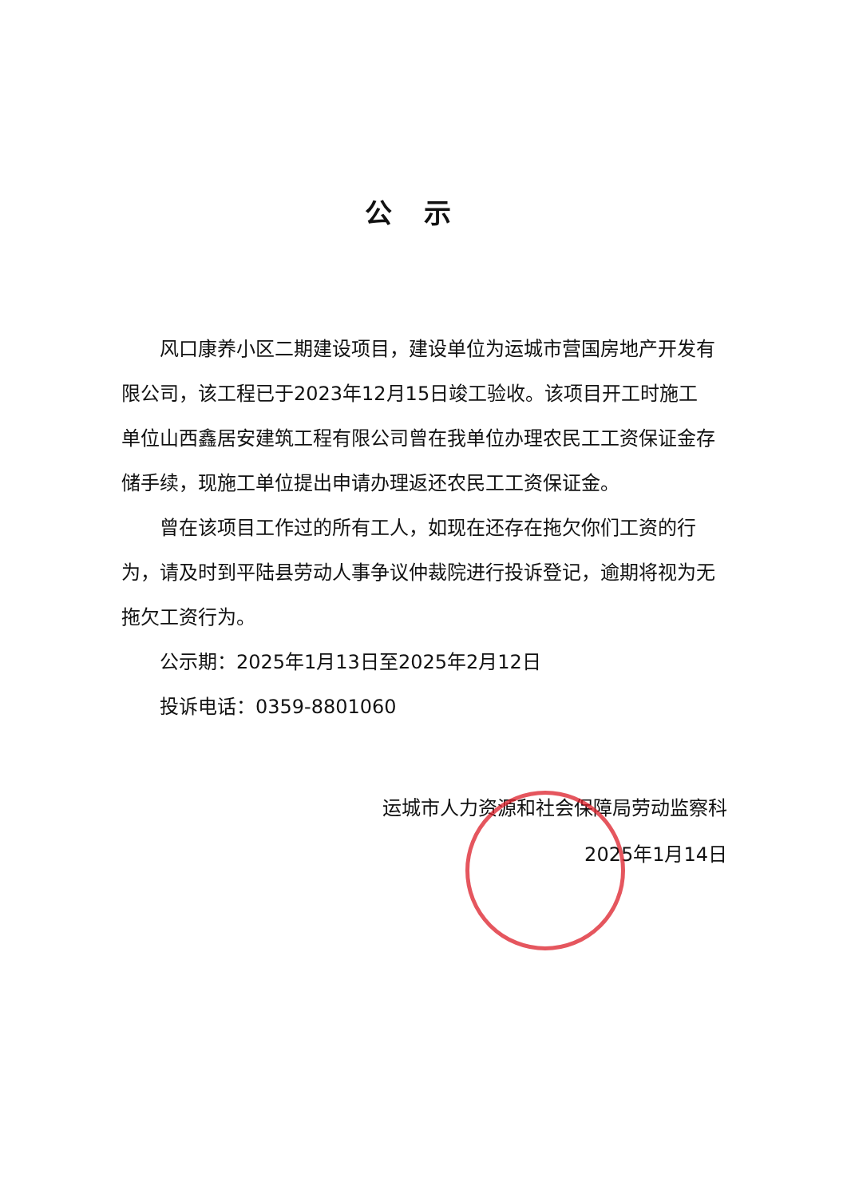公示
风口康养小区二期建设项目，建设单位为运城市营国房地产开发有限公司，该工程已于2023年12月15日竣工验收。该项目开工时施工单位山西鑫居安建筑工程有限公司曾在我单位办理农民工工资保证金存储手续，现施工单位提出申请办理返还农民工工资保证金。
曾在该项目工作过的所有工人，如现在还存在拖欠你们工资的行为，请及时到平陆县劳动人事争议仲裁院进行投诉登记，逾期将视为无拖欠工资行为。
公示期：2025年1月13日至2025年2月12日
投诉电话：0359-8801060
运城市人力资源和社会保障局劳动监察科
2025年1月14日